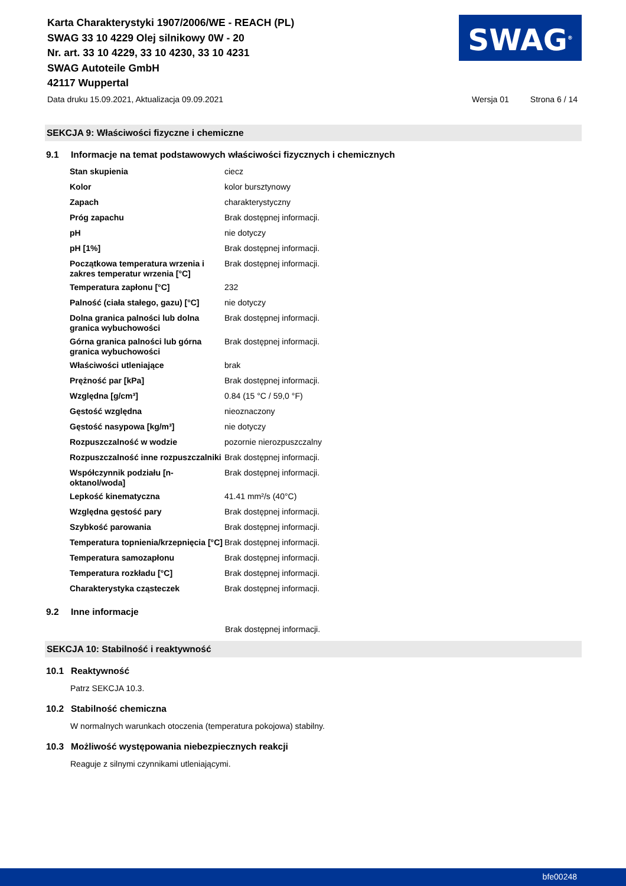Karta Charakterystyki 1907/2006/WE - REACH (PL)
SWAG 33 10 4229 Olej silnikowy 0W - 20
Nr. art. 33 10 4229, 33 10 4230, 33 10 4231
SWAG Autoteile GmbH
42117 Wuppertal
SWAG<sup>®</sup>
Data druku 15.09.2021, Aktualizacja 09.09.2021 Wersja 01 Strona 6 / 14
SEKCJA 9: Właściwości fizyczne i chemiczne
9.1 Informacje na temat podstawowych właściwości fizycznych i chemicznych
| Stan skupienia | ciecz |
| Kolor | kolor bursztynowy |
| Zapach | charakterystyczny |
| Próg zapachu | Brak dostępnej informacji. |
| pH | nie dotyczy |
| pH [1%] | Brak dostępnej informacji. |
| Początkowa temperatura wrzenia i zakres temperatur wrzenia [°C] | Brak dostępnej informacji. |
| Temperatura zapłonu [°C] | 232 |
| Palność (ciała stałego, gazu) [°C] | nie dotyczy |
| Dolna granica palności lub dolna granica wybuchowości | Brak dostępnej informacji. |
| Górna granica palności lub górna granica wybuchowości | Brak dostępnej informacji. |
| Właściwości utleniające | brak |
| Prężność par [kPa] | Brak dostępnej informacji. |
| Względna [g/cm³] | 0.84 (15 °C / 59,0 °F) |
| Gęstość względna | nieoznaczony |
| Gęstość nasypowa [kg/m³] | nie dotyczy |
| Rozpuszczalność w wodzie | pozornie nierozpuszczalny |
| Rozpuszczalność inne rozpuszczalniki | Brak dostępnej informacji. |
| Współczynnik podziału [n-oktanol/woda] | Brak dostępnej informacji. |
| Lepkość kinematyczna | 41.41 mm²/s (40°C) |
| Względna gęstość pary | Brak dostępnej informacji. |
| Szybkość parowania | Brak dostępnej informacji. |
| Temperatura topnienia/krzepnięcia [°C] | Brak dostępnej informacji. |
| Temperatura samozapłonu | Brak dostępnej informacji. |
| Temperatura rozkładu [°C] | Brak dostępnej informacji. |
| Charakterystyka cząsteczek | Brak dostępnej informacji. |
9.2 Inne informacje
Brak dostępnej informacji.
SEKCJA 10: Stabilność i reaktywność
10.1 Reaktywność
Patrz SEKCJA 10.3.
10.2 Stabilność chemiczna
W normalnych warunkach otoczenia (temperatura pokojowa) stabilny.
10.3 Możliwość występowania niebezpiecznych reakcji
Reaguje z silnymi czynnikami utleniającymi.
bfe00248